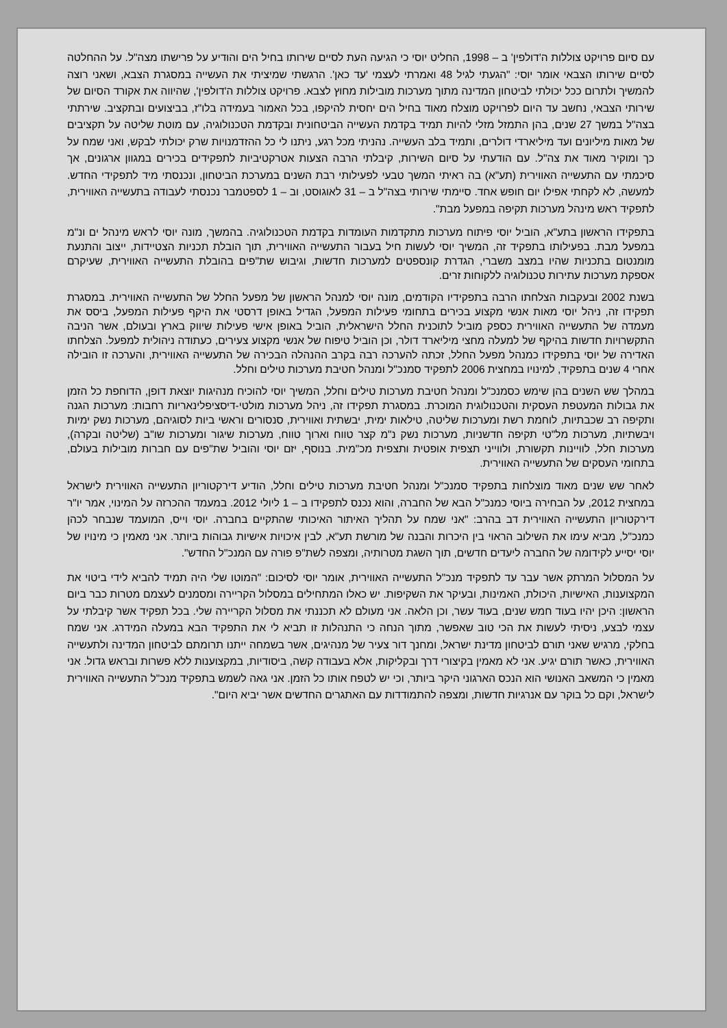עם סיום פרויקט צוללות ה'דולפין' ב – 1998, החליט יוסי כי הגיעה העת לסיים שירותו בחיל הים והודיע על פרישתו מצה"ל. על ההחלטה לסיים שירותו הצבאי אומר יוסי: "הגעתי לגיל 48 ואמרתי לעצמי 'עד כאן'. הרגשתי שמיציתי את העשייה במסגרת הצבא, ושאני רוצה להמשיך ולתרום ככל יכולתי לביטחון המדינה מתוך מערכות מובילות מחוץ לצבא. פרויקט צוללות ה'דולפין', שהיווה את אקורד הסיום של שירותי הצבאי, נחשב עד היום לפרויקט מוצלח מאוד בחיל הים יחסית להיקפו, בכל האמור בעמידה בלו"ז, בביצועים ובתקציב. שירתתי בצה"ל במשך 27 שנים, בהן התמזל מזלי להיות תמיד בקדמת העשייה הביטחונית ובקדמת הטכנולוגיה, עם מוטת שליטה על תקציבים של מאות מיליונים ועד מיליארדי דולרים, ותמיד בלב העשייה. נהניתי מכל רגע, ניתנו לי כל ההזדמנויות שרק יכולתי לבקש, ואני שמח על כך ומוקיר מאוד את צה"ל. עם הודעתי על סיום השירות, קיבלתי הרבה הצעות אטרקטיביות לתפקידים בכירים במגוון ארגונים, אך סיכמתי עם התעשייה האווירית (תע"א) בה ראיתי המשך טבעי לפעילותי רבת השנים במערכת הביטחון, ונכנסתי מיד לתפקידי החדש. למעשה, לא לקחתי אפילו יום חופש אחד. סיימתי שירותי בצה"ל ב – 31 לאוגוסט, וב – 1 לספטמבר נכנסתי לעבודה בתעשייה האווירית, לתפקיד ראש מינהל מערכות תקיפה במפעל מבת".
בתפקידו הראשון בתע"א, הוביל יוסי פיתוח מערכות מתקדמות העומדות בקדמת הטכנולוגיה. בהמשך, מונה יוסי לראש מינהל ים ונ"מ במפעל מבת. בפעילותו בתפקיד זה, המשיך יוסי לעשות חיל בעבור התעשייה האווירית, תוך הובלת תכניות הצטיידות, ייצוב והתנעת מומנטום בתכניות שהיו במצב משברי, הגדרת קונספטים למערכות חדשות, וגיבוש שת"פים בהובלת התעשייה האווירית, שעיקרם אספקת מערכות עתירות טכנולוגיה ללקוחות זרים.
בשנת 2002 ובעקבות הצלחתו הרבה בתפקידיו הקודמים, מונה יוסי למנהל הראשון של מפעל החלל של התעשייה האווירית. במסגרת תפקידו זה, ניהל יוסי מאות אנשי מקצוע בכירים בתחומי פעילות המפעל, הגדיל באופן דרסטי את היקף פעילות המפעל, ביסס את מעמדה של התעשייה האווירית כספק מוביל לתוכנית החלל הישראלית, הוביל באופן אישי פעילות שיווק בארץ ובעולם, אשר הניבה התקשרויות חדשות בהיקף של למעלה מחצי מיליארד דולר, וכן הוביל טיפוח של אנשי מקצוע צעירים, כעתודה ניהולית למפעל. הצלחתו האדירה של יוסי בתפקידו כמנהל מפעל החלל, זכתה להערכה רבה בקרב ההנהלה הבכירה של התעשייה האווירית, והערכה זו הובילה אחרי 4 שנים בתפקיד, למינויו במחצית 2006 לתפקיד סמנכ"ל ומנהל חטיבת מערכות טילים וחלל.
במהלך שש השנים בהן שימש כסמנכ"ל ומנהל חטיבת מערכות טילים וחלל, המשיך יוסי להוכיח מנהיגות יוצאת דופן, הדוחפת כל הזמן את גבולות המעטפת העסקית והטכנולוגית המוכרת. במסגרת תפקידו זה, ניהל מערכות מולטי-דיסציפלינאריות רחבות: מערכות הגנה ותקיפה רב שכבתיות, לוחמת רשת ומערכות שליטה, טילאות ימית, יבשתית ואווירית, סנסורים וראשי ביות לסוגיהם, מערכות נשק ימיות ויבשתיות, מערכות מל"טי תקיפה חדשניות, מערכות נשק נ"מ קצר טווח וארוך טווח, מערכות שיגור ומערכות שו"ב (שליטה ובקרה), מערכות חלל, לוויינות תקשורת, ולווייני תצפית אופטית ותצפית מכ"מית. בנוסף, יזם יוסי והוביל שת"פים עם חברות מובילות בעולם, בתחומי העסקים של התעשייה האווירית.
לאחר שש שנים מאוד מוצלחות בתפקיד סמנכ"ל ומנהל חטיבת מערכות טילים וחלל, הודיע דירקטוריון התעשייה האווירית לישראל במחצית 2012, על הבחירה ביוסי כמנכ"ל הבא של החברה, והוא נכנס לתפקידו ב – 1 ליולי 2012. במעמד ההכרזה על המינוי, אמר יו"ר דירקטוריון התעשייה האווירית דב בהרב: "אני שמח על תהליך האיתור האיכותי שהתקיים בחברה. יוסי וייס, המועמד שנבחר לכהן כמנכ"ל, מביא עימו את השילוב הראוי בין היכרות והבנה של מורשת תע"א, לבין איכויות אישיות גבוהות ביותר. אני מאמין כי מינויו של יוסי יסייע לקידומה של החברה ליעדים חדשים, תוך השגת מטרותיה, ומצפה לשת"פ פורה עם המנכ"ל החדש".
על המסלול המרתק אשר עבר עד לתפקיד מנכ"ל התעשייה האווירית, אומר יוסי לסיכום: "המוטו שלי היה תמיד להביא לידי ביטוי את המקצוענות, האישיות, היכולת, האמינות, ובעיקר את השקיפות. יש כאלו המתחילים במסלול הקריירה ומסמנים לעצמם מטרות כבר ביום הראשון: היכן יהיו בעוד חמש שנים, בעוד עשר, וכן הלאה. אני מעולם לא תכננתי את מסלול הקריירה שלי. בכל תפקיד אשר קיבלתי על עצמי לבצע, ניסיתי לעשות את הכי טוב שאפשר, מתוך הנחה כי התנהלות זו תביא לי את התפקיד הבא במעלה המידרג. אני שמח בחלקי, מרגיש שאני תורם לביטחון מדינת ישראל, ומחנך דור צעיר של מנהיגים, אשר בשמחה ייתנו תרומתם לביטחון המדינה ולתעשייה האווירית, כאשר תורם יגיע. אני לא מאמין בקיצורי דרך ובקליקות, אלא בעבודה קשה, ביסודיות, במקצוענות ללא פשרות ובראש גדול. אני מאמין כי המשאב האנושי הוא הנכס הארגוני היקר ביותר, וכי יש לטפח אותו כל הזמן. אני גאה לשמש בתפקיד מנכ"ל התעשייה האווירית לישראל, וקם כל בוקר עם אנרגיות חדשות, ומצפה להתמודדות עם האתגרים החדשים אשר יביא היום".